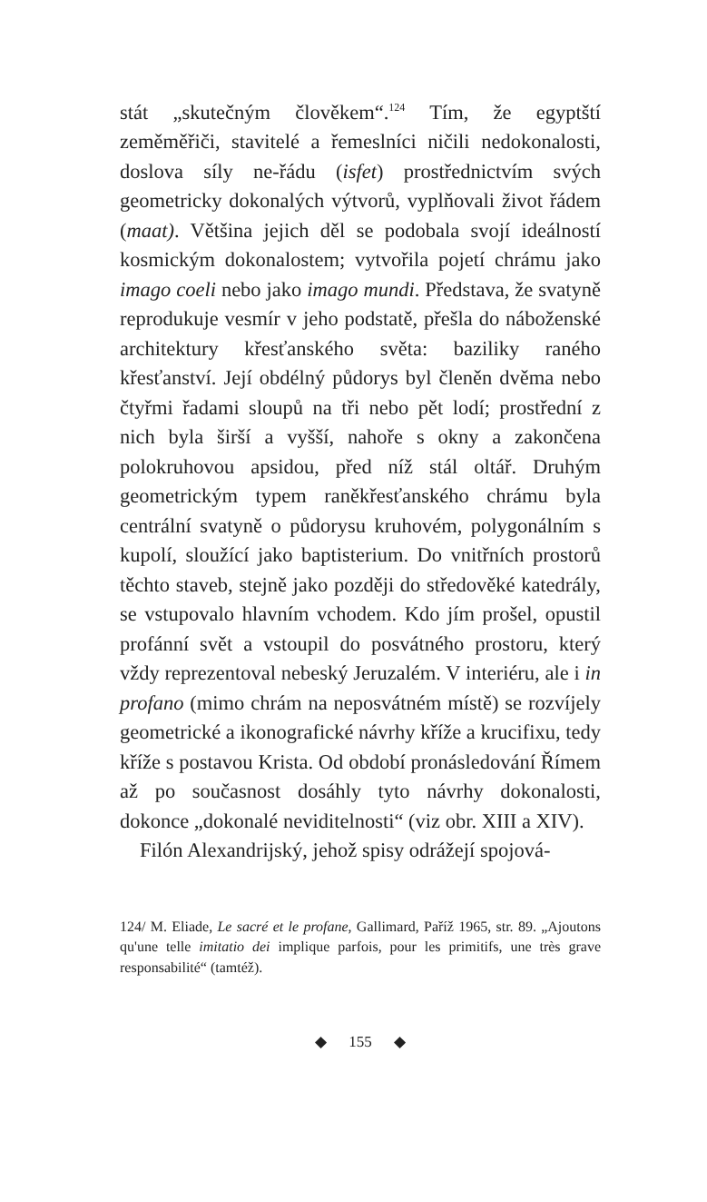stát „skutečným člověkem“.<sup>124</sup> Tím, že egyptští zeměměřiči, stavitelé a řemeslníci ničili nedokonalosti, doslova síly ne-řádu (isfet) prostřednictvím svých geometricky dokonalých výtvorů, vyplňovali život řádem (maat). Většina jejich děl se podobala svojí ideálností kosmickým dokonalostem; vytvořila pojetí chrámu jako imago coeli nebo jako imago mundi. Představa, že svatyně reprodukuje vesmír v jeho podstatě, přešla do náboženské architektury křesťanského světa: baziliky raného křesťanství. Její obdélný půdorys byl členěn dvěma nebo čtyřmi řadami sloupů na tři nebo pět lodí; prostřední z nich byla širší a vyšší, nahoře s okny a zakončena polokruhovou apsidou, před níž stál oltář. Druhým geometrickým typem raněkřesťanského chrámu byla centrální svatyně o půdorysu kruhovém, polygonálním s kupolí, sloužící jako baptisterium. Do vnitřních prostorů těchto staveb, stejně jako později do středověké katedrály, se vstupovalo hlavním vchodem. Kdo jím prošel, opustil profánní svět a vstoupil do posvátného prostoru, který vždy reprezentoval nebeský Jeruzalém. V interiéru, ale i in profano (mimo chrám na neposvátném místě) se rozvíjely geometrické a ikonografické návrhy kříže a krucifixu, tedy kříže s postavou Krista. Od období pronásledování Římem až po současnost dosáhly tyto návrhy dokonalosti, dokonce „dokonalé neviditelnosti“ (viz obr. XIII a XIV).
Filón Alexandrijský, jehož spisy odrážejí spojová-
124/ M. Eliade, Le sacré et le profane, Gallimard, Paříž 1965, str. 89. „Ajoutons qu'une telle imitatio dei implique parfois, pour les primitifs, une très grave responsabilité“ (tamtéž).
◆ 155 ◆